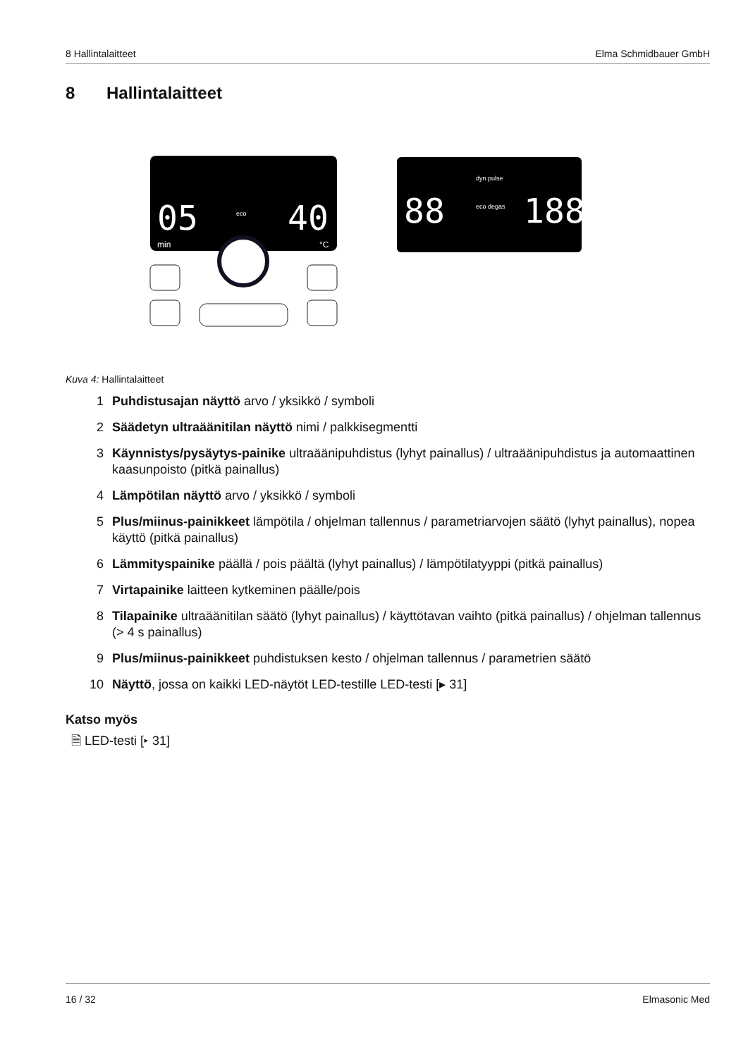8 Hallintalaitteet Elma Schmidbauer GmbH
8 Hallintalaitteet
05
40
min
°C
eco
88
188
dyn pulse
eco degas
Kuva 4: Hallintalaitteet
1 Puhdistusajan näyttö arvo / yksikkö / symboli
2 Säädetyn ultraäänitilan näyttö nimi / palkkisegmentti
3 Käynnistys/pysäytys-painike ultraäänipuhdistus (lyhyt painallus) / ultraäänipuhdistus ja automaattinen kaasunpoisto (pitkä painallus)
4 Lämpötilan näyttö arvo / yksikkö / symboli
5 Plus/miinus-painikkeet lämpötila / ohjelman tallennus / parametriarvojen säätö (lyhyt painallus), nopea käyttö (pitkä painallus)
6 Lämmityspainike päällä / pois päältä (lyhyt painallus) / lämpötilatyyppi (pitkä painallus)
7 Virtapainike laitteen kytkeminen päälle/pois
8 Tilapainike ultraäänitilan säätö (lyhyt painallus) / käyttötavan vaihto (pitkä painallus) / ohjelman tallennus (> 4 s painallus)
9 Plus/miinus-painikkeet puhdistuksen kesto / ohjelman tallennus / parametrien säätö
10 Näyttö, jossa on kaikki LED-näytöt LED-testille LED-testi [▸ 31]
Katso myös
🗎 LED-testi [▸ 31]
16 / 32 Elmasonic Med